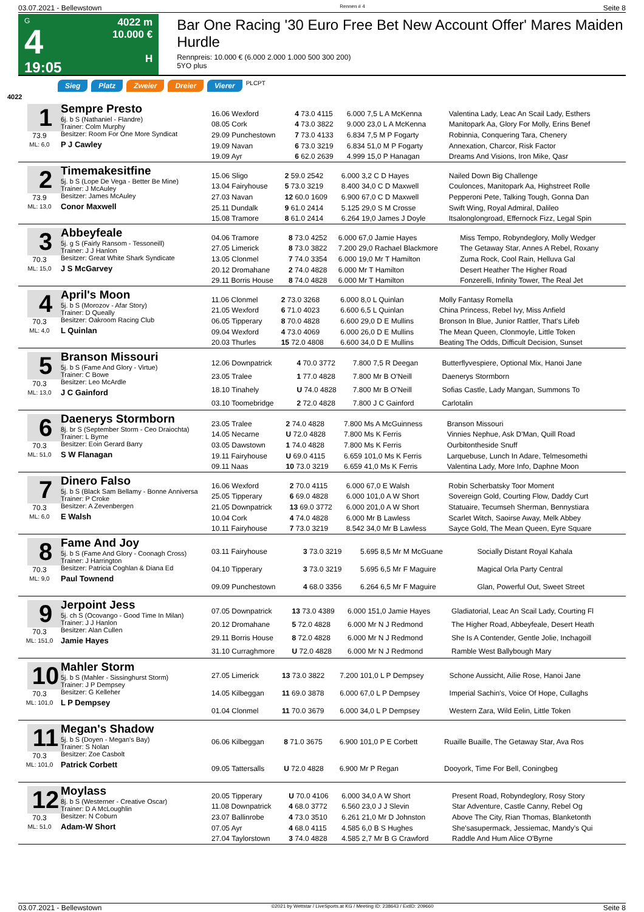03.07.2021 - Bellewstown Rennen # 4 Seite 8
G
4
19:05
4022 m
10.000 €
H
Bar One Racing '30 Euro Free Bet New Account Offer' Mares Maiden Hurdle
Rennpreis: 10.000 € (6.000 2.000 1.000 500 300 200)
5YO plus
Sieg Platz Zweier Dreier Vierer PLCPT
4022
1
73.9
ML: 6,0
Sempre Presto
6j. b S (Nathaniel - Flandre)
Trainer: Colm Murphy
Besitzer: Room For One More Syndicat
P J Cawley
| 16.06 Wexford | 4 73.0 4115 | 6.000 7,5 L A McKenna | Valentina Lady, Leac An Scail Lady, Esthers |
| 08.05 Cork | 4 73.0 3822 | 9.000 23,0 L A McKenna | Manitopark Aa, Glory For Molly, Erins Benef |
| 29.09 Punchestown | 7 73.0 4133 | 6.834 7,5 M P Fogarty | Robinnia, Conquering Tara, Chenery |
| 19.09 Navan | 6 73.0 3219 | 6.834 51,0 M P Fogarty | Annexation, Charcor, Risk Factor |
| 19.09 Ayr | 6 62.0 2639 | 4.999 15,0 P Hanagan | Dreams And Visions, Iron Mike, Qasr |
2
73.9
ML: 13,0
Timemakesitfine
5j. b S (Lope De Vega - Better Be Mine)
Trainer: J McAuley
Besitzer: James McAuley
Conor Maxwell
| 15.06 Sligo | 2 59.0 2542 | 6.000 3,2 C D Hayes | Nailed Down Big Challenge |
| 13.04 Fairyhouse | 5 73.0 3219 | 8.400 34,0 C D Maxwell | Coulonces, Manitopark Aa, Highstreet Rolle |
| 27.03 Navan | 12 60.0 1609 | 6.900 67,0 C D Maxwell | Pepperoni Pete, Talking Tough, Gonna Dan |
| 25.11 Dundalk | 9 61.0 2414 | 5.125 29,0 S M Crosse | Swift Wing, Royal Admiral, Dalileo |
| 15.08 Tramore | 8 61.0 2414 | 6.264 19,0 James J Doyle | Itsalonglongroad, Effernock Fizz, Legal Spin |
3
70.3
ML: 15,0
Abbeyfeale
5j. g S (Fairly Ransom - Tessoneill)
Trainer: J J Hanlon
Besitzer: Great White Shark Syndicate
J S McGarvey
| 04.06 Tramore | 8 73.0 4252 | 6.000 67,0 Jamie Hayes | Miss Tempo, Robyndeglory, Molly Wedger |
| 27.05 Limerick | 8 73.0 3822 | 7.200 29,0 Rachael Blackmore | The Getaway Star, Annes A Rebel, Roxany |
| 13.05 Clonmel | 7 74.0 3354 | 6.000 19,0 Mr T Hamilton | Zuma Rock, Cool Rain, Helluva Gal |
| 20.12 Dromahane | 2 74.0 4828 | 6.000 Mr T Hamilton | Desert Heather The Higher Road |
| 29.11 Borris House | 8 74.0 4828 | 6.000 Mr T Hamilton | Fonzerelli, Infinity Tower, The Real Jet |
4
70.3
ML: 4,0
April's Moon
5j. b S (Morozov - Afar Story)
Trainer: D Queally
Besitzer: Oakroom Racing Club
L Quinlan
| 11.06 Clonmel | 2 73.0 3268 | 6.000 8,0 L Quinlan | Molly Fantasy Romella |
| 21.05 Wexford | 6 71.0 4023 | 6.600 6,5 L Quinlan | China Princess, Rebel Ivy, Miss Anfield |
| 06.05 Tipperary | 8 70.0 4828 | 6.600 29,0 D E Mullins | Bronson In Blue, Junior Rattler, That's Lifeb |
| 09.04 Wexford | 4 73.0 4069 | 6.000 26,0 D E Mullins | The Mean Queen, Clonmoyle, Little Token |
| 20.03 Thurles | 15 72.0 4808 | 6.600 34,0 D E Mullins | Beating The Odds, Difficult Decision, Sunset |
5
70.3
ML: 13,0
Branson Missouri
5j. b S (Fame And Glory - Virtue)
Trainer: C Bowe
Besitzer: Leo McArdle
J C Gainford
| 12.06 Downpatrick | 4 70.0 3772 | 7.800 7,5 R Deegan | Butterflyvespiere, Optional Mix, Hanoi Jane |
| 23.05 Tralee | 1 77.0 4828 | 7.800 Mr B O'Neill | Daenerys Stormborn |
| 18.10 Tinahely | U 74.0 4828 | 7.800 Mr B O'Neill | Sofias Castle, Lady Mangan, Summons To |
| 03.10 Toomebridge | 2 72.0 4828 | 7.800 J C Gainford | Carlotalin |
6
70.3
ML: 51,0
Daenerys Stormborn
8j. br S (September Storm - Ceo Draiochta)
Trainer: L Byrne
Besitzer: Eoin Gerard Barry
S W Flanagan
| 23.05 Tralee | 2 74.0 4828 | 7.800 Ms A McGuinness | Branson Missouri |
| 14.05 Necarne | U 72.0 4828 | 7.800 Ms K Ferris | Vinnies Nephue, Ask D'Man, Quill Road |
| 03.05 Dawstown | 1 74.0 4828 | 7.800 Ms K Ferris | Ourbitontheside Snuff |
| 19.11 Fairyhouse | U 69.0 4115 | 6.659 101,0 Ms K Ferris | Larquebuse, Lunch In Adare, Telmesomethi |
| 09.11 Naas | 10 73.0 3219 | 6.659 41,0 Ms K Ferris | Valentina Lady, More Info, Daphne Moon |
7
70.3
ML: 6,0
Dinero Falso
5j. b S (Black Sam Bellamy - Bonne Anniversa
Trainer: P Croke
Besitzer: A Zevenbergen
E Walsh
| 16.06 Wexford | 2 70.0 4115 | 6.000 67,0 E Walsh | Robin Scherbatsky Toor Moment |
| 25.05 Tipperary | 6 69.0 4828 | 6.000 101,0 A W Short | Sovereign Gold, Courting Flow, Daddy Curt |
| 21.05 Downpatrick | 13 69.0 3772 | 6.000 201,0 A W Short | Statuaire, Tecumseh Sherman, Bennystiara |
| 10.04 Cork | 4 74.0 4828 | 6.000 Mr B Lawless | Scarlet Witch, Saoirse Away, Melk Abbey |
| 10.11 Fairyhouse | 7 73.0 3219 | 8.542 34,0 Mr B Lawless | Sayce Gold, The Mean Queen, Eyre Square |
8
70.3
ML: 9,0
Fame And Joy
5j. b S (Fame And Glory - Coonagh Cross)
Trainer: J Harrington
Besitzer: Patricia Coghlan & Diana Ed
Paul Townend
| 03.11 Fairyhouse | 3 73.0 3219 | 5.695 8,5 Mr M McGuane | Socially Distant Royal Kahala |
| 04.10 Tipperary | 3 73.0 3219 | 5.695 6,5 Mr F Maguire | Magical Orla Party Central |
| 09.09 Punchestown | 4 68.0 3356 | 6.264 6,5 Mr F Maguire | Glan, Powerful Out, Sweet Street |
9
70.3
ML: 151,0
Jerpoint Jess
5j. ch S (Ocovango - Good Time In Milan)
Trainer: J J Hanlon
Besitzer: Alan Cullen
Jamie Hayes
| 07.05 Downpatrick | 13 73.0 4389 | 6.000 151,0 Jamie Hayes | Gladiatorial, Leac An Scail Lady, Courting Fl |
| 20.12 Dromahane | 5 72.0 4828 | 6.000 Mr N J Redmond | The Higher Road, Abbeyfeale, Desert Heath |
| 29.11 Borris House | 8 72.0 4828 | 6.000 Mr N J Redmond | She Is A Contender, Gentle Jolie, Inchagoill |
| 31.10 Curraghmore | U 72.0 4828 | 6.000 Mr N J Redmond | Ramble West Ballybough Mary |
10
70.3
ML: 101,0
Mahler Storm
5j. b S (Mahler - Sissinghurst Storm)
Trainer: J P Dempsey
Besitzer: G Kelleher
L P Dempsey
| 27.05 Limerick | 13 73.0 3822 | 7.200 101,0 L P Dempsey | Schone Aussicht, Ailie Rose, Hanoi Jane |
| 14.05 Kilbeggan | 11 69.0 3878 | 6.000 67,0 L P Dempsey | Imperial Sachin's, Voice Of Hope, Cullaghs |
| 01.04 Clonmel | 11 70.0 3679 | 6.000 34,0 L P Dempsey | Western Zara, Wild Eelin, Little Token |
11
70.3
ML: 101,0
Megan's Shadow
5j. b S (Doyen - Megan's Bay)
Trainer: S Nolan
Besitzer: Zoe Casbolt
Patrick Corbett
| 06.06 Kilbeggan | 8 71.0 3675 | 6.900 101,0 P E Corbett | Ruaille Buaille, The Getaway Star, Ava Ros |
| 09.05 Tattersalls | U 72.0 4828 | 6.900 Mr P Regan | Dooyork, Time For Bell, Coningbeg |
12
70.3
ML: 51,0
Moylass
8j. b S (Westerner - Creative Oscar)
Trainer: D A McLoughlin
Besitzer: N Coburn
Adam-W Short
| 20.05 Tipperary | U 70.0 4106 | 6.000 34,0 A W Short | Present Road, Robyndeglory, Rosy Story |
| 11.08 Downpatrick | 4 68.0 3772 | 6.560 23,0 J J Slevin | Star Adventure, Castle Canny, Rebel Og |
| 23.07 Ballinrobe | 4 73.0 3510 | 6.261 21,0 Mr D Johnston | Above The City, Rian Thomas, Blanketonth |
| 07.05 Ayr | 4 68.0 4115 | 4.585 6,0 B S Hughes | She'sasupermack, Jessiemac, Mandy's Qui |
| 27.04 Taylorstown | 3 74.0 4828 | 4.585 2,7 Mr B G Crawford | Raddle And Hum Alice O'Byrne |
03.07.2021 - Bellewstown ©2021 by Wettstar / LiveSports.at KG / Meeting ID: 238643 / ExtID: 209660 Seite 8